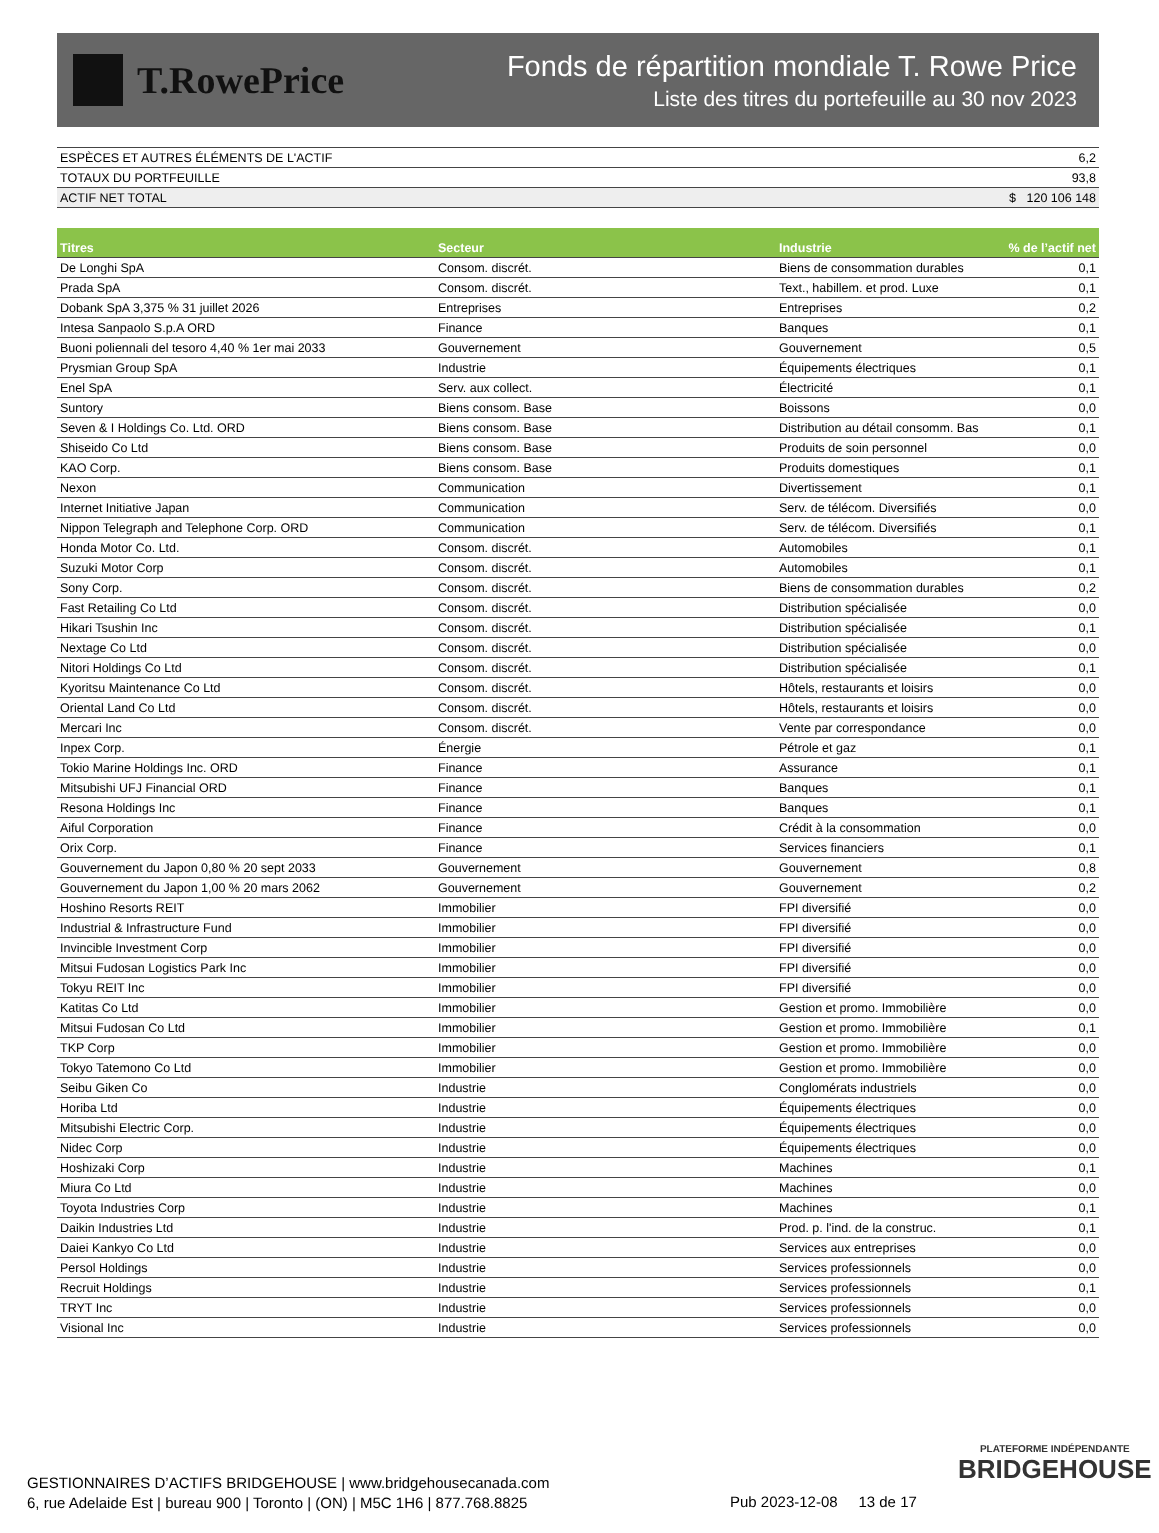T.RowePrice
Fonds de répartition mondiale T. Rowe Price
Liste des titres du portefeuille au 30 nov 2023
| ESPÈCES ET AUTRES ÉLÉMENTS DE L'ACTIF | 6,2 |
| TOTAUX DU PORTFEUILLE | 93,8 |
| ACTIF NET TOTAL | $ 120 106 148 |
| Titres | Secteur | Industrie | % de l’actif net |
| --- | --- | --- | --- |
| De Longhi SpA | Consom. discrét. | Biens de consommation durables | 0,1 |
| Prada SpA | Consom. discrét. | Text., habillem. et prod. Luxe | 0,1 |
| Dobank SpA 3,375 % 31 juillet 2026 | Entreprises | Entreprises | 0,2 |
| Intesa Sanpaolo S.p.A ORD | Finance | Banques | 0,1 |
| Buoni poliennali del tesoro 4,40 % 1er mai 2033 | Gouvernement | Gouvernement | 0,5 |
| Prysmian Group SpA | Industrie | Équipements électriques | 0,1 |
| Enel SpA | Serv. aux collect. | Électricité | 0,1 |
| Suntory | Biens consom. Base | Boissons | 0,0 |
| Seven & I Holdings Co. Ltd. ORD | Biens consom. Base | Distribution au détail consomm. Bas | 0,1 |
| Shiseido Co Ltd | Biens consom. Base | Produits de soin personnel | 0,0 |
| KAO Corp. | Biens consom. Base | Produits domestiques | 0,1 |
| Nexon | Communication | Divertissement | 0,1 |
| Internet Initiative Japan | Communication | Serv. de télécom. Diversifiés | 0,0 |
| Nippon Telegraph and Telephone Corp. ORD | Communication | Serv. de télécom. Diversifiés | 0,1 |
| Honda Motor Co. Ltd. | Consom. discrét. | Automobiles | 0,1 |
| Suzuki Motor Corp | Consom. discrét. | Automobiles | 0,1 |
| Sony Corp. | Consom. discrét. | Biens de consommation durables | 0,2 |
| Fast Retailing Co Ltd | Consom. discrét. | Distribution spécialisée | 0,0 |
| Hikari Tsushin Inc | Consom. discrét. | Distribution spécialisée | 0,1 |
| Nextage Co Ltd | Consom. discrét. | Distribution spécialisée | 0,0 |
| Nitori Holdings Co Ltd | Consom. discrét. | Distribution spécialisée | 0,1 |
| Kyoritsu Maintenance Co Ltd | Consom. discrét. | Hôtels, restaurants et loisirs | 0,0 |
| Oriental Land Co Ltd | Consom. discrét. | Hôtels, restaurants et loisirs | 0,0 |
| Mercari Inc | Consom. discrét. | Vente par correspondance | 0,0 |
| Inpex Corp. | Énergie | Pétrole et gaz | 0,1 |
| Tokio Marine Holdings Inc. ORD | Finance | Assurance | 0,1 |
| Mitsubishi UFJ Financial ORD | Finance | Banques | 0,1 |
| Resona Holdings Inc | Finance | Banques | 0,1 |
| Aiful Corporation | Finance | Crédit à la consommation | 0,0 |
| Orix Corp. | Finance | Services financiers | 0,1 |
| Gouvernement du Japon 0,80 % 20 sept 2033 | Gouvernement | Gouvernement | 0,8 |
| Gouvernement du Japon 1,00 % 20 mars 2062 | Gouvernement | Gouvernement | 0,2 |
| Hoshino Resorts REIT | Immobilier | FPI diversifié | 0,0 |
| Industrial & Infrastructure Fund | Immobilier | FPI diversifié | 0,0 |
| Invincible Investment Corp | Immobilier | FPI diversifié | 0,0 |
| Mitsui Fudosan Logistics Park Inc | Immobilier | FPI diversifié | 0,0 |
| Tokyu REIT Inc | Immobilier | FPI diversifié | 0,0 |
| Katitas Co Ltd | Immobilier | Gestion et promo. Immobilière | 0,0 |
| Mitsui Fudosan Co Ltd | Immobilier | Gestion et promo. Immobilière | 0,1 |
| TKP Corp | Immobilier | Gestion et promo. Immobilière | 0,0 |
| Tokyo Tatemono Co Ltd | Immobilier | Gestion et promo. Immobilière | 0,0 |
| Seibu Giken Co | Industrie | Conglomérats industriels | 0,0 |
| Horiba Ltd | Industrie | Équipements électriques | 0,0 |
| Mitsubishi Electric Corp. | Industrie | Équipements électriques | 0,0 |
| Nidec Corp | Industrie | Équipements électriques | 0,0 |
| Hoshizaki Corp | Industrie | Machines | 0,1 |
| Miura Co Ltd | Industrie | Machines | 0,0 |
| Toyota Industries Corp | Industrie | Machines | 0,1 |
| Daikin Industries Ltd | Industrie | Prod. p. l'ind. de la construc. | 0,1 |
| Daiei Kankyo Co Ltd | Industrie | Services aux entreprises | 0,0 |
| Persol Holdings | Industrie | Services professionnels | 0,0 |
| Recruit Holdings | Industrie | Services professionnels | 0,1 |
| TRYT Inc | Industrie | Services professionnels | 0,0 |
| Visional Inc | Industrie | Services professionnels | 0,0 |
PLATEFORME INDÉPENDANTE
BRIDGEHOUSE
GESTIONNAIRES D’ACTIFS BRIDGEHOUSE | www.bridgehousecanada.com
6, rue Adelaide Est | bureau 900 | Toronto | (ON) | M5C 1H6 | 877.768.8825
Pub 2023-12-08 13 de 17